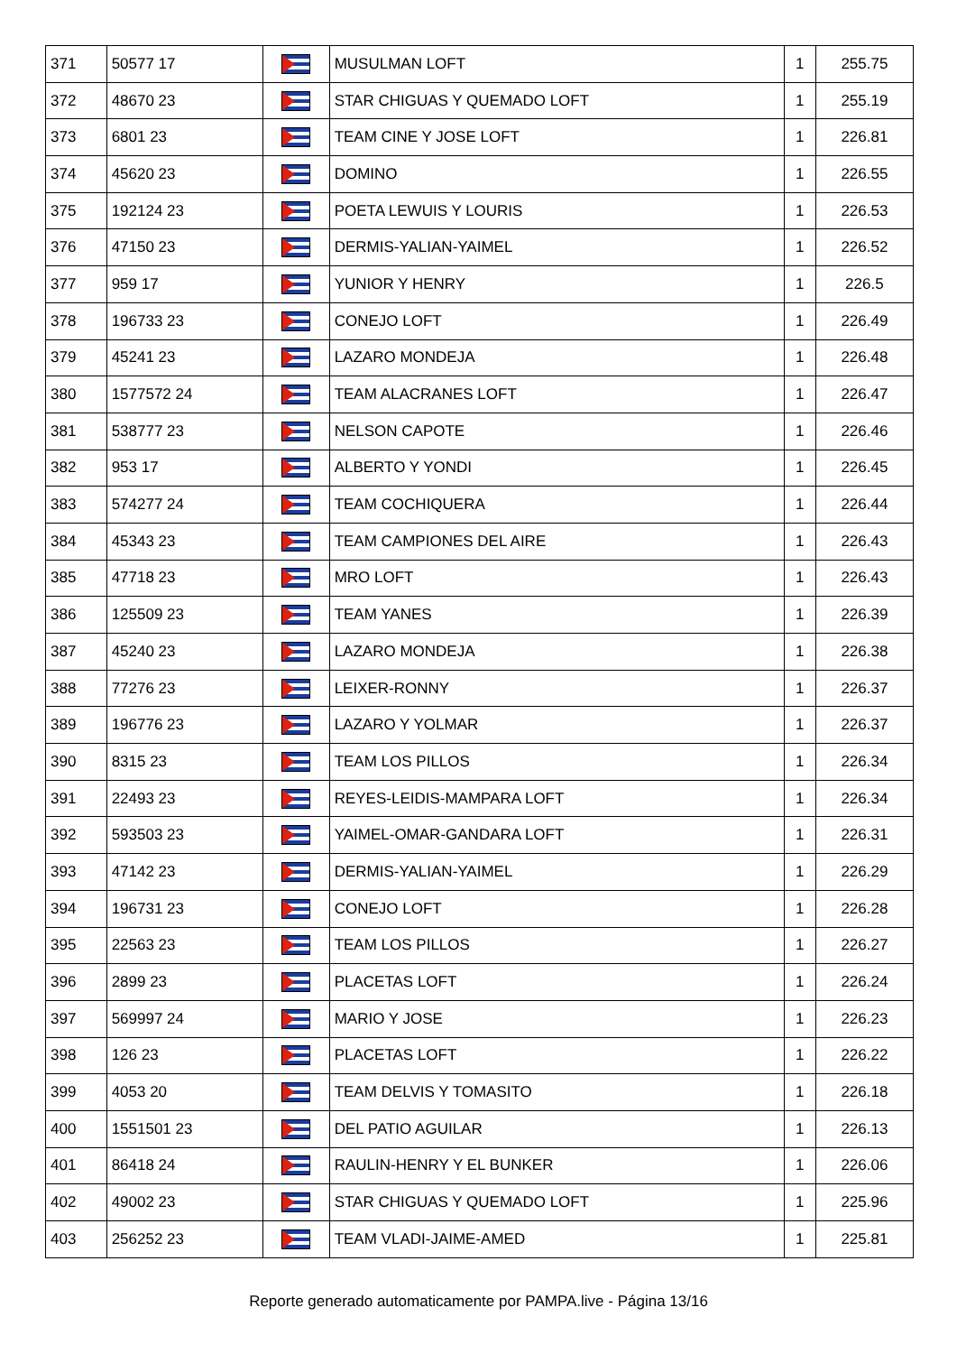| 371 | 50577 17 | | MUSULMAN LOFT | 1 | 255.75 |
| 372 | 48670 23 | | STAR CHIGUAS Y QUEMADO LOFT | 1 | 255.19 |
| 373 | 6801 23 | | TEAM CINE Y JOSE LOFT | 1 | 226.81 |
| 374 | 45620 23 | | DOMINO | 1 | 226.55 |
| 375 | 192124 23 | | POETA LEWUIS Y LOURIS | 1 | 226.53 |
| 376 | 47150 23 | | DERMIS-YALIAN-YAIMEL | 1 | 226.52 |
| 377 | 959 17 | | YUNIOR Y HENRY | 1 | 226.5 |
| 378 | 196733 23 | | CONEJO LOFT | 1 | 226.49 |
| 379 | 45241 23 | | LAZARO MONDEJA | 1 | 226.48 |
| 380 | 1577572 24 | | TEAM ALACRANES LOFT | 1 | 226.47 |
| 381 | 538777 23 | | NELSON CAPOTE | 1 | 226.46 |
| 382 | 953 17 | | ALBERTO Y YONDI | 1 | 226.45 |
| 383 | 574277 24 | | TEAM COCHIQUERA | 1 | 226.44 |
| 384 | 45343 23 | | TEAM CAMPIONES DEL AIRE | 1 | 226.43 |
| 385 | 47718 23 | | MRO LOFT | 1 | 226.43 |
| 386 | 125509 23 | | TEAM YANES | 1 | 226.39 |
| 387 | 45240 23 | | LAZARO MONDEJA | 1 | 226.38 |
| 388 | 77276 23 | | LEIXER-RONNY | 1 | 226.37 |
| 389 | 196776 23 | | LAZARO Y YOLMAR | 1 | 226.37 |
| 390 | 8315 23 | | TEAM LOS PILLOS | 1 | 226.34 |
| 391 | 22493 23 | | REYES-LEIDIS-MAMPARA LOFT | 1 | 226.34 |
| 392 | 593503 23 | | YAIMEL-OMAR-GANDARA LOFT | 1 | 226.31 |
| 393 | 47142 23 | | DERMIS-YALIAN-YAIMEL | 1 | 226.29 |
| 394 | 196731 23 | | CONEJO LOFT | 1 | 226.28 |
| 395 | 22563 23 | | TEAM LOS PILLOS | 1 | 226.27 |
| 396 | 2899 23 | | PLACETAS LOFT | 1 | 226.24 |
| 397 | 569997 24 | | MARIO Y JOSE | 1 | 226.23 |
| 398 | 126 23 | | PLACETAS LOFT | 1 | 226.22 |
| 399 | 4053 20 | | TEAM DELVIS Y TOMASITO | 1 | 226.18 |
| 400 | 1551501 23 | | DEL PATIO AGUILAR | 1 | 226.13 |
| 401 | 86418 24 | | RAULIN-HENRY Y EL BUNKER | 1 | 226.06 |
| 402 | 49002 23 | | STAR CHIGUAS Y QUEMADO LOFT | 1 | 225.96 |
| 403 | 256252 23 | | TEAM VLADI-JAIME-AMED | 1 | 225.81 |
Reporte generado automaticamente por PAMPA.live - Página 13/16